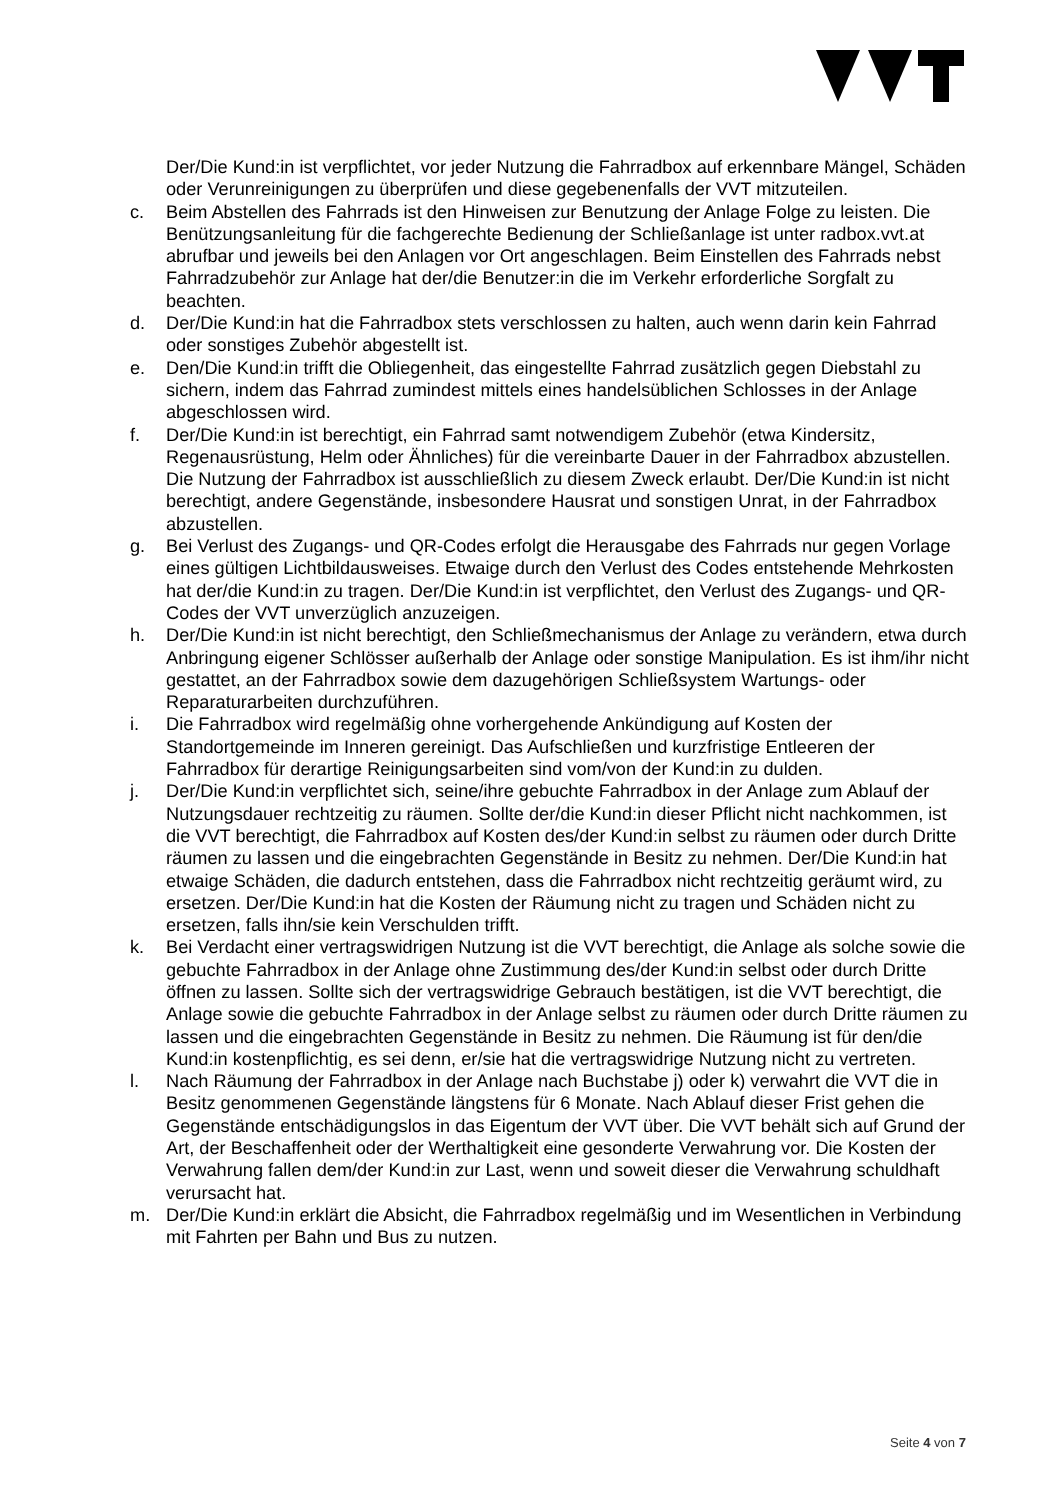Der/Die Kund:in ist verpflichtet, vor jeder Nutzung die Fahrradbox auf erkennbare Mängel, Schäden oder Verunreinigungen zu überprüfen und diese gegebenenfalls der VVT mitzuteilen.
c. Beim Abstellen des Fahrrads ist den Hinweisen zur Benutzung der Anlage Folge zu leisten. Die Benützungsanleitung für die fachgerechte Bedienung der Schließanlage ist unter radbox.vvt.at abrufbar und jeweils bei den Anlagen vor Ort angeschlagen. Beim Einstellen des Fahrrads nebst Fahrradzubehör zur Anlage hat der/die Benutzer:in die im Verkehr erforderliche Sorgfalt zu beachten.
d. Der/Die Kund:in hat die Fahrradbox stets verschlossen zu halten, auch wenn darin kein Fahrrad oder sonstiges Zubehör abgestellt ist.
e. Den/Die Kund:in trifft die Obliegenheit, das eingestellte Fahrrad zusätzlich gegen Diebstahl zu sichern, indem das Fahrrad zumindest mittels eines handelsüblichen Schlosses in der Anlage abgeschlossen wird.
f. Der/Die Kund:in ist berechtigt, ein Fahrrad samt notwendigem Zubehör (etwa Kindersitz, Regenausrüstung, Helm oder Ähnliches) für die vereinbarte Dauer in der Fahrradbox abzustellen. Die Nutzung der Fahrradbox ist ausschließlich zu diesem Zweck erlaubt. Der/Die Kund:in ist nicht berechtigt, andere Gegenstände, insbesondere Hausrat und sonstigen Unrat, in der Fahrradbox abzustellen.
g. Bei Verlust des Zugangs- und QR-Codes erfolgt die Herausgabe des Fahrrads nur gegen Vorlage eines gültigen Lichtbildausweises. Etwaige durch den Verlust des Codes entstehende Mehrkosten hat der/die Kund:in zu tragen. Der/Die Kund:in ist verpflichtet, den Verlust des Zugangs- und QR-Codes der VVT unverzüglich anzuzeigen.
h. Der/Die Kund:in ist nicht berechtigt, den Schließmechanismus der Anlage zu verändern, etwa durch Anbringung eigener Schlösser außerhalb der Anlage oder sonstige Manipulation. Es ist ihm/ihr nicht gestattet, an der Fahrradbox sowie dem dazugehörigen Schließsystem Wartungs- oder Reparaturarbeiten durchzuführen.
i. Die Fahrradbox wird regelmäßig ohne vorhergehende Ankündigung auf Kosten der Standortgemeinde im Inneren gereinigt. Das Aufschließen und kurzfristige Entleeren der Fahrradbox für derartige Reinigungsarbeiten sind vom/von der Kund:in zu dulden.
j. Der/Die Kund:in verpflichtet sich, seine/ihre gebuchte Fahrradbox in der Anlage zum Ablauf der Nutzungsdauer rechtzeitig zu räumen. Sollte der/die Kund:in dieser Pflicht nicht nachkommen, ist die VVT berechtigt, die Fahrradbox auf Kosten des/der Kund:in selbst zu räumen oder durch Dritte räumen zu lassen und die eingebrachten Gegenstände in Besitz zu nehmen. Der/Die Kund:in hat etwaige Schäden, die dadurch entstehen, dass die Fahrradbox nicht rechtzeitig geräumt wird, zu ersetzen. Der/Die Kund:in hat die Kosten der Räumung nicht zu tragen und Schäden nicht zu ersetzen, falls ihn/sie kein Verschulden trifft.
k. Bei Verdacht einer vertragswidrigen Nutzung ist die VVT berechtigt, die Anlage als solche sowie die gebuchte Fahrradbox in der Anlage ohne Zustimmung des/der Kund:in selbst oder durch Dritte öffnen zu lassen. Sollte sich der vertragswidrige Gebrauch bestätigen, ist die VVT berechtigt, die Anlage sowie die gebuchte Fahrradbox in der Anlage selbst zu räumen oder durch Dritte räumen zu lassen und die eingebrachten Gegenstände in Besitz zu nehmen. Die Räumung ist für den/die Kund:in kostenpflichtig, es sei denn, er/sie hat die vertragswidrige Nutzung nicht zu vertreten.
l. Nach Räumung der Fahrradbox in der Anlage nach Buchstabe j) oder k) verwahrt die VVT die in Besitz genommenen Gegenstände längstens für 6 Monate. Nach Ablauf dieser Frist gehen die Gegenstände entschädigungslos in das Eigentum der VVT über. Die VVT behält sich auf Grund der Art, der Beschaffenheit oder der Werthaltigkeit eine gesonderte Verwahrung vor. Die Kosten der Verwahrung fallen dem/der Kund:in zur Last, wenn und soweit dieser die Verwahrung schuldhaft verursacht hat.
m. Der/Die Kund:in erklärt die Absicht, die Fahrradbox regelmäßig und im Wesentlichen in Verbindung mit Fahrten per Bahn und Bus zu nutzen.
Seite 4 von 7